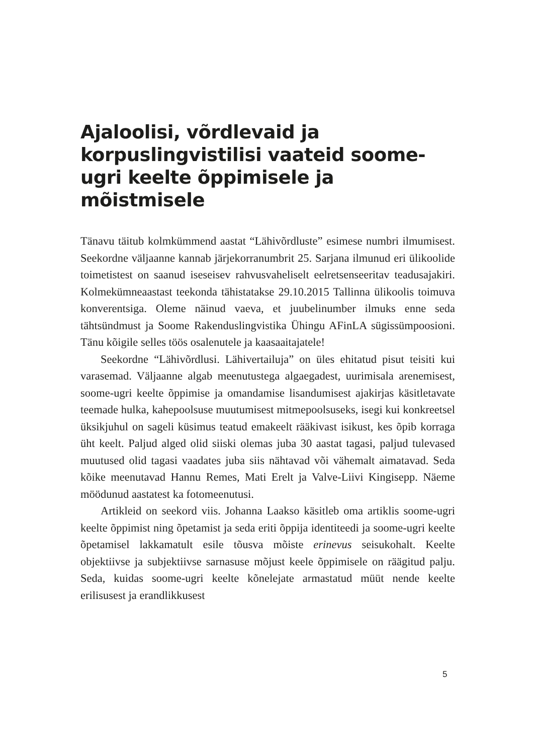Ajaloolisi, võrdlevaid ja korpuslingvistilisi vaateid soome-ugri keelte õppimisele ja mõistmisele
Tänavu täitub kolmkümmend aastat “Lähivõrdluste” esimese numbri ilmumisest. Seekordne väljaanne kannab järjekorranumbrit 25. Sarjana ilmunud eri ülikoolide toimetistest on saanud iseseisev rahvusvaheliselt eelretsenseeritav teadusajakiri. Kolmekümneaastast teekonda tähistatakse 29.10.2015 Tallinna ülikoolis toimuva konverentsiga. Oleme näinud vaeva, et juubelinumber ilmuks enne seda tähtsündmust ja Soome Rakenduslingvistika Ühingu AFinLA sügissümpoosioni. Tänu kõigile selles töös osalenutele ja kaasaaitajatele!
Seekordne “Lähivõrdlusi. Lähivertailuja” on üles ehitatud pisut teisiti kui varasemad. Väljaanne algab meenutustega algaegadest, uurimisala arenemisest, soome-ugri keelte õppimise ja omandamise lisandumisest ajakirjas käsitletavate teemade hulka, kahepoolsuse muutumisest mitmepoolsuseks, isegi kui konkreetsel üksikjuhul on sageli küsimus teatud emakeelt rääkivast isikust, kes õpib korraga üht keelt. Paljud alged olid siiski olemas juba 30 aastat tagasi, paljud tulevased muutused olid tagasi vaadates juba siis nähtavad või vähemalt aimatavad. Seda kõike meenutavad Hannu Remes, Mati Erelt ja Valve-Liivi Kingisepp. Näeme möödunud aastatest ka fotomeenutusi.
Artikleid on seekord viis. Johanna Laakso käsitleb oma artiklis soome-ugri keelte õppimist ning õpetamist ja seda eriti õppija identiteedi ja soome-ugri keelte õpetamisel lakkamatult esile tõusva mõiste erinevus seisukohalt. Keelte objektiivse ja subjektiivse sarnasuse mõjust keele õppimisele on räägitud palju. Seda, kuidas soome-ugri keelte kõnelejate armastatud müüt nende keelte erilisusest ja erandlikkusest
5